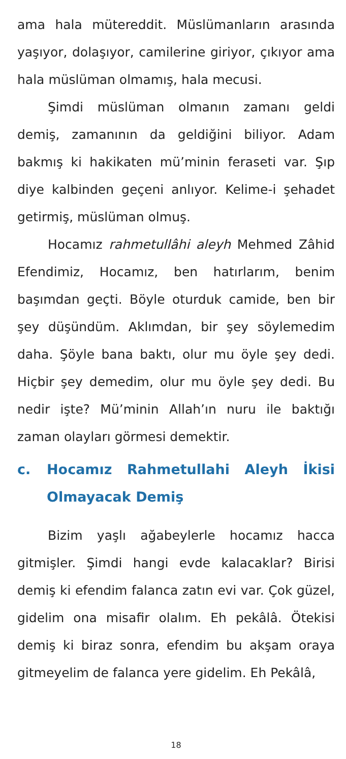ama hala mütereddit. Müslümanların arasında yaşıyor, dolaşıyor, camilerine giriyor, çıkıyor ama hala müslüman olmamış, hala mecusi.
Şimdi müslüman olmanın zamanı geldi demiş, zamanının da geldiğini biliyor. Adam bakmış ki hakikaten mü’minin feraseti var. Şıp diye kalbinden geçeni anlıyor. Kelime-i şehadet getirmiş, müslüman olmuş.
Hocamız rahmetullâhi aleyh Mehmed Zâhid Efendimiz, Hocamız, ben hatırlarım, benim başımdan geçti. Böyle oturduk camide, ben bir şey düşündüm. Aklımdan, bir şey söylemedim daha. Şöyle bana baktı, olur mu öyle şey dedi. Hiçbir şey demedim, olur mu öyle şey dedi. Bu nedir işte? Mü’minin Allah’ın nuru ile baktığı zaman olayları görmesi demektir.
c. Hocamız Rahmetullahi Aleyh İkisi Olmayacak Demiş
Bizim yaşlı ağabeylerle hocamız hacca gitmişler. Şimdi hangi evde kalacaklar? Birisi demiş ki efendim falanca zatın evi var. Çok güzel, gidelim ona misafir olalım. Eh pekâlâ. Ötekisi demiş ki biraz sonra, efendim bu akşam oraya gitmeyelim de falanca yere gidelim. Eh Pekâlâ,
18